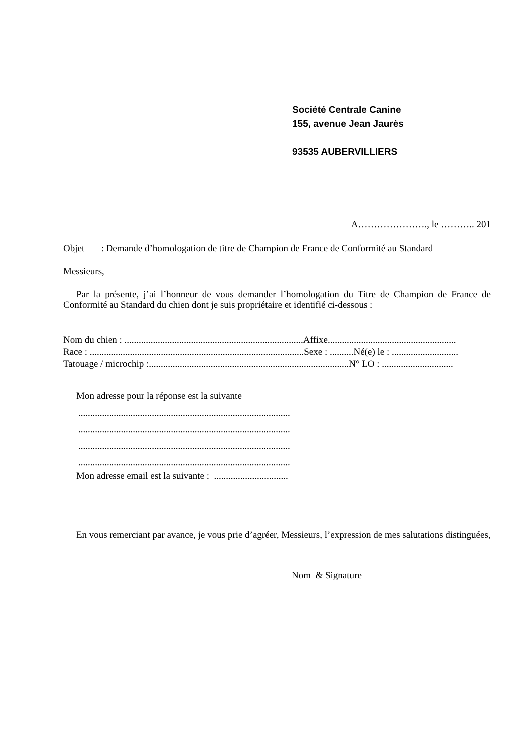Société Centrale Canine
155, avenue Jean Jaurès
93535 AUBERVILLIERS
A…………………., le ……….. 201
Objet : Demande d’homologation de titre de Champion de France de Conformité au Standard
Messieurs,
Par la présente, j’ai l’honneur de vous demander l’homologation du Titre de Champion de France de Conformité au Standard du chien dont je suis propriétaire et identifié ci-dessous :
Nom du chien : ...........................................................................Affixe......................................................
Race : ..........................................................................................Sexe : ..........Né(e) le : ............................
Tatouage / microchip :....................................................................................N° LO : ..............................
Mon adresse pour la réponse est la suivante
.........................................................................................
.........................................................................................
.........................................................................................
.........................................................................................
Mon adresse email est la suivante : ...............................
En vous remerciant par avance, je vous prie d’agréer, Messieurs, l’expression de mes salutations distinguées,
Nom & Signature